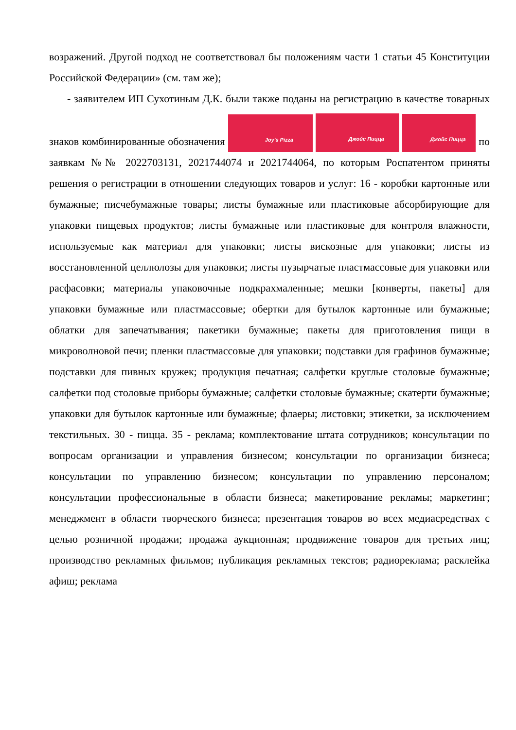возражений. Другой подход не соответствовал бы положениям части 1 статьи 45 Конституции Российской Федерации» (см. там же);
- заявителем ИП Сухотиным Д.К. были также поданы на регистрацию в качестве товарных знаков комбинированные обозначения Joy's Pizza Джойс Пицца Джойс Пицца по заявкам №№ 2022703131, 2021744074 и 2021744064, по которым Роспатентом приняты решения о регистрации в отношении следующих товаров и услуг: 16 - коробки картонные или бумажные; писчебумажные товары; листы бумажные или пластиковые абсорбирующие для упаковки пищевых продуктов; листы бумажные или пластиковые для контроля влажности, используемые как материал для упаковки; листы вискозные для упаковки; листы из восстановленной целлюлозы для упаковки; листы пузырчатые пластмассовые для упаковки или расфасовки; материалы упаковочные подкрахмаленные; мешки [конверты, пакеты] для упаковки бумажные или пластмассовые; обертки для бутылок картонные или бумажные; облатки для запечатывания; пакетики бумажные; пакеты для приготовления пищи в микроволновой печи; пленки пластмассовые для упаковки; подставки для графинов бумажные; подставки для пивных кружек; продукция печатная; салфетки круглые столовые бумажные; салфетки под столовые приборы бумажные; салфетки столовые бумажные; скатерти бумажные; упаковки для бутылок картонные или бумажные; флаеры; листовки; этикетки, за исключением текстильных. 30 - пицца. 35 - реклама; комплектование штата сотрудников; консультации по вопросам организации и управления бизнесом; консультации по организации бизнеса; консультации по управлению бизнесом; консультации по управлению персоналом; консультации профессиональные в области бизнеса; макетирование рекламы; маркетинг; менеджмент в области творческого бизнеса; презентация товаров во всех медиасредствах с целью розничной продажи; продажа аукционная; продвижение товаров для третьих лиц; производство рекламных фильмов; публикация рекламных текстов; радиореклама; расклейка афиш; реклама